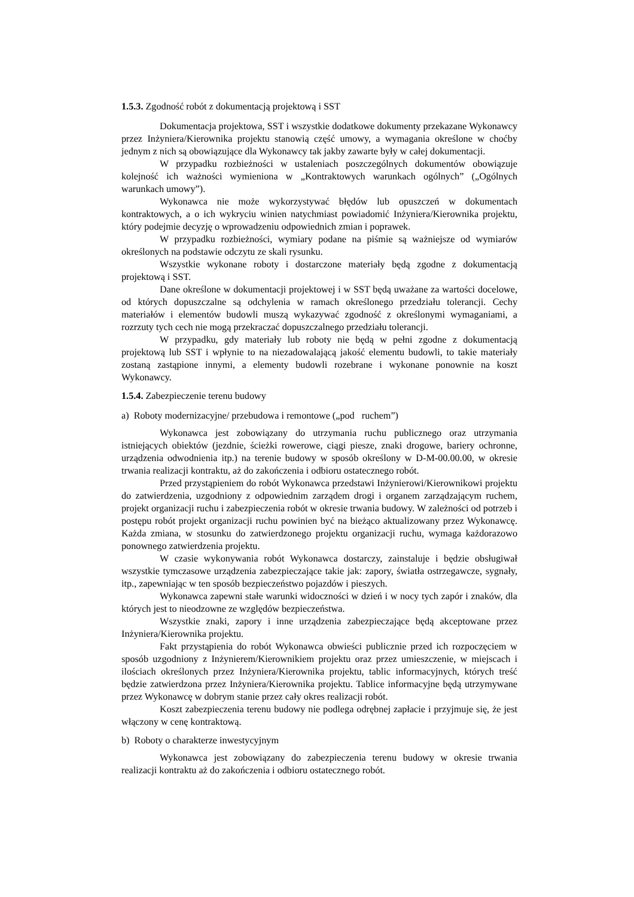1.5.3. Zgodność robót z dokumentacją projektową i SST
Dokumentacja projektowa, SST i wszystkie dodatkowe dokumenty przekazane Wykonawcy przez Inżyniera/Kierownika projektu stanowią część umowy, a wymagania określone w choćby jednym z nich są obowiązujące dla Wykonawcy tak jakby zawarte były w całej dokumentacji.
W przypadku rozbieżności w ustaleniach poszczególnych dokumentów obowiązuje kolejność ich ważności wymieniona w „Kontraktowych warunkach ogólnych” („Ogólnych warunkach umowy”).
Wykonawca nie może wykorzystywać błędów lub opuszczeń w dokumentach kontraktowych, a o ich wykryciu winien natychmiast powiadomić Inżyniera/Kierownika projektu, który podejmie decyzję o wprowadzeniu odpowiednich zmian i poprawek.
W przypadku rozbieżności, wymiary podane na piśmie są ważniejsze od wymiarów określonych na podstawie odczytu ze skali rysunku.
Wszystkie wykonane roboty i dostarczone materiały będą zgodne z dokumentacją projektową i SST.
Dane określone w dokumentacji projektowej i w SST będą uważane za wartości docelowe, od których dopuszczalne są odchylenia w ramach określonego przedziału tolerancji. Cechy materiałów i elementów budowli muszą wykazywać zgodność z określonymi wymaganiami, a rozrzuty tych cech nie mogą przekraczać dopuszczalnego przedziału tolerancji.
W przypadku, gdy materiały lub roboty nie będą w pełni zgodne z dokumentacją projektową lub SST i wpłynie to na niezadowalającą jakość elementu budowli, to takie materiały zostaną zastąpione innymi, a elementy budowli rozebrane i wykonane ponownie na koszt Wykonawcy.
1.5.4. Zabezpieczenie terenu budowy
a) Roboty modernizacyjne/ przebudowa i remontowe („pod ruchem”)
Wykonawca jest zobowiązany do utrzymania ruchu publicznego oraz utrzymania istniejących obiektów (jezdnie, ścieżki rowerowe, ciągi piesze, znaki drogowe, bariery ochronne, urządzenia odwodnienia itp.) na terenie budowy w sposób określony w D-M-00.00.00, w okresie trwania realizacji kontraktu, aż do zakończenia i odbioru ostatecznego robót.
Przed przystąpieniem do robót Wykonawca przedstawi Inżynierowi/Kierownikowi projektu do zatwierdzenia, uzgodniony z odpowiednim zarządem drogi i organem zarządzającym ruchem, projekt organizacji ruchu i zabezpieczenia robót w okresie trwania budowy. W zależności od potrzeb i postępu robót projekt organizacji ruchu powinien być na bieżąco aktualizowany przez Wykonawcę. Każda zmiana, w stosunku do zatwierdzonego projektu organizacji ruchu, wymaga każdorazowo ponownego zatwierdzenia projektu.
W czasie wykonywania robót Wykonawca dostarczy, zainstaluje i będzie obsługiwał wszystkie tymczasowe urządzenia zabezpieczające takie jak: zapory, światła ostrzegawcze, sygnały, itp., zapewniając w ten sposób bezpieczeństwo pojazdów i pieszych.
Wykonawca zapewni stałe warunki widoczności w dzień i w nocy tych zapór i znaków, dla których jest to nieodzowne ze względów bezpieczeństwa.
Wszystkie znaki, zapory i inne urządzenia zabezpieczające będą akceptowane przez Inżyniera/Kierownika projektu.
Fakt przystąpienia do robót Wykonawca obwieści publicznie przed ich rozpoczęciem w sposób uzgodniony z Inżynierem/Kierownikiem projektu oraz przez umieszczenie, w miejscach i ilościach określonych przez Inżyniera/Kierownika projektu, tablic informacyjnych, których treść będzie zatwierdzona przez Inżyniera/Kierownika projektu. Tablice informacyjne będą utrzymywane przez Wykonawcę w dobrym stanie przez cały okres realizacji robót.
Koszt zabezpieczenia terenu budowy nie podlega odrębnej zapłacie i przyjmuje się, że jest włączony w cenę kontraktową.
b) Roboty o charakterze inwestycyjnym
Wykonawca jest zobowiązany do zabezpieczenia terenu budowy w okresie trwania realizacji kontraktu aż do zakończenia i odbioru ostatecznego robót.